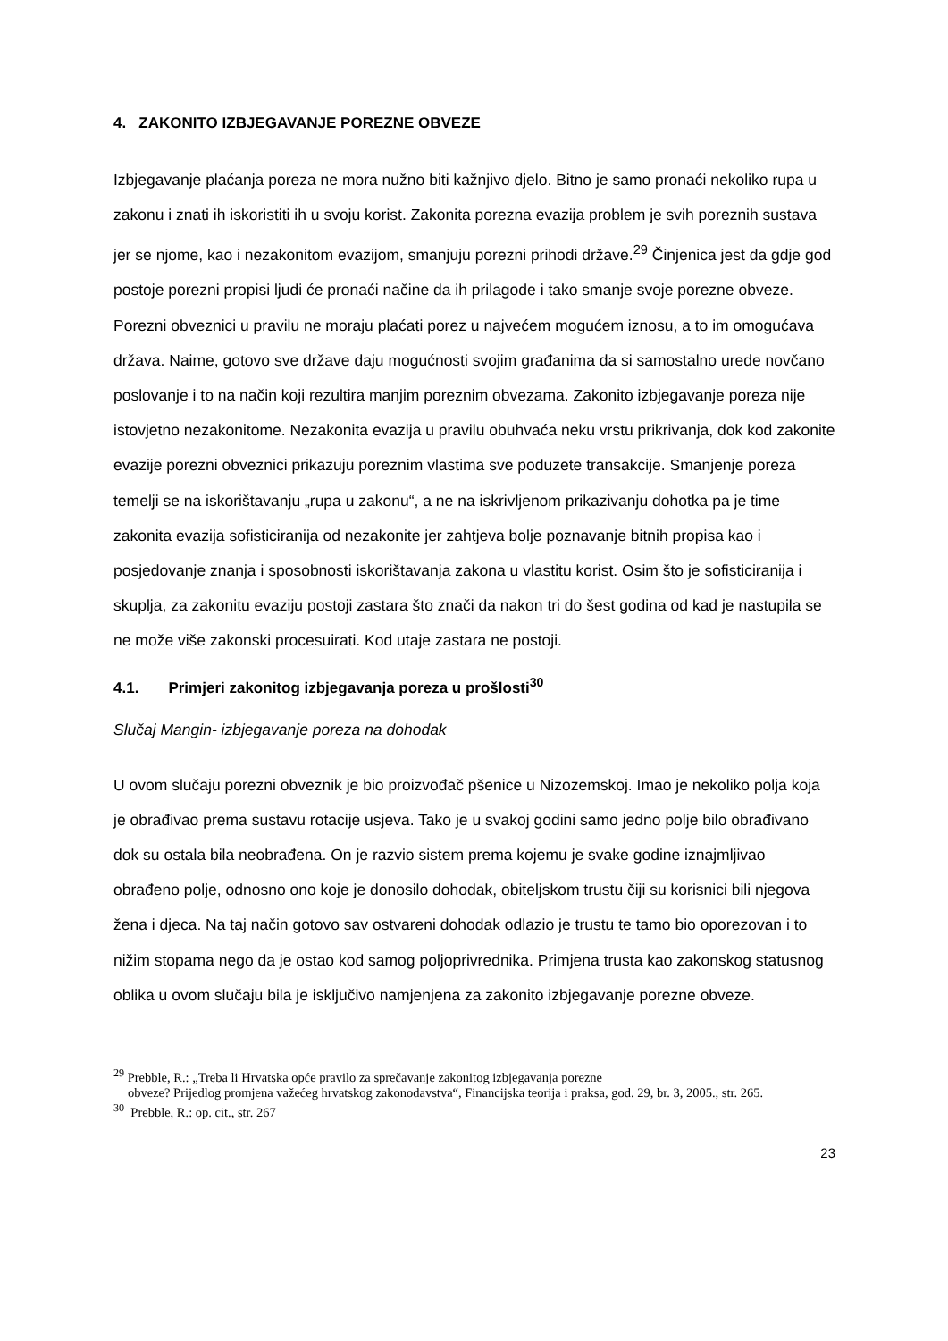4. ZAKONITO IZBJEGAVANJE POREZNE OBVEZE
Izbjegavanje plaćanja poreza ne mora nužno biti kažnjivo djelo. Bitno je samo pronaći nekoliko rupa u zakonu i znati ih iskoristiti ih u svoju korist. Zakonita porezna evazija problem je svih poreznih sustava jer se njome, kao i nezakonitom evazijom, smanjuju porezni prihodi države.<sup>29</sup> Činjenica jest da gdje god postoje porezni propisi ljudi će pronaći načine da ih prilagode i tako smanje svoje porezne obveze. Porezni obveznici u pravilu ne moraju plaćati porez u najvećem mogućem iznosu, a to im omogućava država. Naime, gotovo sve države daju mogućnosti svojim građanima da si samostalno urede novčano poslovanje i to na način koji rezultira manjim poreznim obvezama. Zakonito izbjegavanje poreza nije istovjetno nezakonitome. Nezakonita evazija u pravilu obuhvaća neku vrstu prikrivanja, dok kod zakonite evazije porezni obveznici prikazuju poreznim vlastima sve poduzete transakcije. Smanjenje poreza temelji se na iskorištavanju „rupa u zakonu“, a ne na iskrivljenom prikazivanju dohotka pa je time zakonita evazija sofisticiranija od nezakonite jer zahtjeva bolje poznavanje bitnih propisa kao i posjedovanje znanja i sposobnosti iskorištavanja zakona u vlastitu korist. Osim što je sofisticiranija i skuplja, za zakonitu evaziju postoji zastara što znači da nakon tri do šest godina od kad je nastupila se ne može više zakonski procesuirati. Kod utaje zastara ne postoji.
4.1. Primjeri zakonitog izbjegavanja poreza u prošlosti<sup>30</sup>
Slučaj Mangin- izbjegavanje poreza na dohodak
U ovom slučaju porezni obveznik je bio proizvođač pšenice u Nizozemskoj. Imao je nekoliko polja koja je obrađivao prema sustavu rotacije usjeva. Tako je u svakoj godini samo jedno polje bilo obrađivano dok su ostala bila neobrađena. On je razvio sistem prema kojemu je svake godine iznajmljivao obrađeno polje, odnosno ono koje je donosilo dohodak, obiteljskom trustu čiji su korisnici bili njegova žena i djeca. Na taj način gotovo sav ostvareni dohodak odlazio je trustu te tamo bio oporezovan i to nižim stopama nego da je ostao kod samog poljoprivrednika. Primjena trusta kao zakonskog statusnog oblika u ovom slučaju bila je isključivo namjenjena za zakonito izbjegavanje porezne obveze.
<sup>29</sup> Prebble, R.: „Treba li Hrvatska opće pravilo za sprečavanje zakonitog izbjegavanja porezne
obveze? Prijedlog promjena važećeg hrvatskog zakonodavstva“, Financijska teorija i praksa, god. 29, br. 3, 2005., str. 265.
<sup>30</sup> Prebble, R.: op. cit., str. 267
23